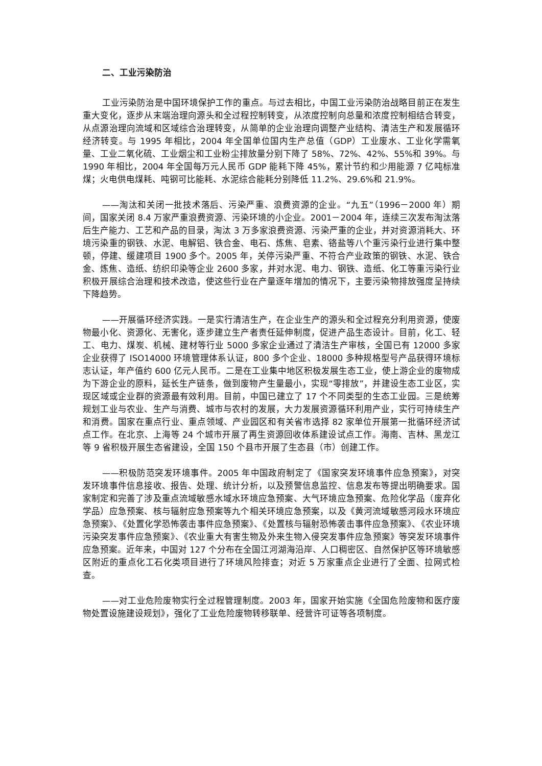二、工业污染防治
工业污染防治是中国环境保护工作的重点。与过去相比，中国工业污染防治战略目前正在发生重大变化，逐步从末端治理向源头和全过程控制转变，从浓度控制向总量和浓度控制相结合转变，从点源治理向流域和区域综合治理转变，从简单的企业治理向调整产业结构、清洁生产和发展循环经济转变。与 1995 年相比，2004 年全国单位国内生产总值（GDP）工业废水、工业化学需氧量、工业二氧化硫、工业烟尘和工业粉尘排放量分别下降了 58%、72%、42%、55%和 39%。与 1990 年相比，2004 年全国每万元人民币 GDP 能耗下降 45%，累计节约和少用能源 7 亿吨标准煤；火电供电煤耗、吨钢可比能耗、水泥综合能耗分别降低 11.2%、29.6%和 21.9%。
——淘汰和关闭一批技术落后、污染严重、浪费资源的企业。“九五”（1996－2000 年）期间，国家关闭 8.4 万家严重浪费资源、污染环境的小企业。2001－2004 年，连续三次发布淘汰落后生产能力、工艺和产品的目录，淘汰 3 万多家浪费资源、污染严重的企业，并对资源消耗大、环境污染重的钢铁、水泥、电解铝、铁合金、电石、炼焦、皂素、铬盐等八个重污染行业进行集中整顿，停建、缓建项目 1900 多个。2005 年，关停污染严重、不符合产业政策的钢铁、水泥、铁合金、炼焦、造纸、纺织印染等企业 2600 多家，并对水泥、电力、钢铁、造纸、化工等重污染行业积极开展综合治理和技术改造，使这些行业在产量逐年增加的情况下，主要污染物排放强度呈持续下降趋势。
——开展循环经济实践。一是实行清洁生产，在企业生产的源头和全过程充分利用资源，使废物最小化、资源化、无害化，逐步建立生产者责任延伸制度，促进产品生态设计。目前，化工、轻工、电力、煤炭、机械、建材等行业 5000 多家企业通过了清洁生产审核，全国已有 12000 多家企业获得了 ISO14000 环境管理体系认证，800 多个企业、18000 多种规格型号产品获得环境标志认证，年产值约 600 亿元人民币。二是在工业集中地区积极发展生态工业，使上游企业的废物成为下游企业的原料，延长生产链条，做到废物产生量最小，实现“零排放”，并建设生态工业区，实现区域或企业群的资源最有效利用。目前，中国已建立了 17 个不同类型的生态工业园。三是统筹规划工业与农业、生产与消费、城市与农村的发展，大力发展资源循环利用产业，实行可持续生产和消费。国家在重点行业、重点领域、产业园区和有关省市选择 82 家单位开展第一批循环经济试点工作。在北京、上海等 24 个城市开展了再生资源回收体系建设试点工作。海南、吉林、黑龙江等 9 省积极开展生态省建设，全国 150 个县市开展了生态县（市）创建工作。
——积极防范突发环境事件。2005 年中国政府制定了《国家突发环境事件应急预案》，对突发环境事件信息接收、报告、处理、统计分析，以及预警信息监控、信息发布等提出明确要求。国家制定和完善了涉及重点流域敏感水域水环境应急预案、大气环境应急预案、危险化学品（废弃化学品）应急预案、核与辐射应急预案等九个相关环境应急预案，以及《黄河流域敏感河段水环境应急预案》、《处置化学恐怖袭击事件应急预案》、《处置核与辐射恐怖袭击事件应急预案》、《农业环境污染突发事件应急预案》、《农业重大有害生物及外来生物入侵突发事件应急预案》等突发环境事件应急预案。近年来，中国对 127 个分布在全国江河湖海沿岸、人口稠密区、自然保护区等环境敏感区附近的重点化工石化类项目进行了环境风险排查；对近 5 万家重点企业进行了全面、拉网式检查。
——对工业危险废物实行全过程管理制度。2003 年，国家开始实施《全国危险废物和医疗废物处置设施建设规划》，强化了工业危险废物转移联单、经营许可证等各项制度。